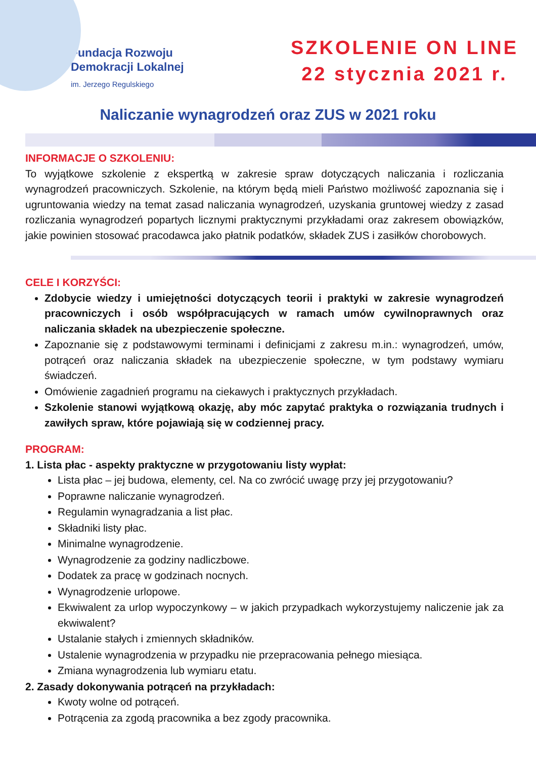Fundacja Rozwoju
Demokracji Lokalnej
im. Jerzego Regulskiego
SZKOLENIE ON LINE
22 stycznia 2021 r.
Naliczanie wynagrodzeń oraz ZUS w 2021 roku
INFORMACJE O SZKOLENIU:
To wyjątkowe szkolenie z ekspertką w zakresie spraw dotyczących naliczania i rozliczania wynagrodzeń pracowniczych. Szkolenie, na którym będą mieli Państwo możliwość zapoznania się i ugruntowania wiedzy na temat zasad naliczania wynagrodzeń, uzyskania gruntowej wiedzy z zasad rozliczania wynagrodzeń popartych licznymi praktycznymi przykładami oraz zakresem obowiązków, jakie powinien stosować pracodawca jako płatnik podatków, składek ZUS i zasiłków chorobowych.
CELE I KORZYŚCI:
Zdobycie wiedzy i umiejętności dotyczących teorii i praktyki w zakresie wynagrodzeń pracowniczych i osób współpracujących w ramach umów cywilnoprawnych oraz naliczania składek na ubezpieczenie społeczne.
Zapoznanie się z podstawowymi terminami i definicjami z zakresu m.in.: wynagrodzeń, umów, potrąceń oraz naliczania składek na ubezpieczenie społeczne, w tym podstawy wymiaru świadczeń.
Omówienie zagadnień programu na ciekawych i praktycznych przykładach.
Szkolenie stanowi wyjątkową okazję, aby móc zapytać praktyka o rozwiązania trudnych i zawiłych spraw, które pojawiają się w codziennej pracy.
PROGRAM:
1. Lista płac - aspekty praktyczne w przygotowaniu listy wypłat:
Lista płac – jej budowa, elementy, cel. Na co zwrócić uwagę przy jej przygotowaniu?
Poprawne naliczanie wynagrodzeń.
Regulamin wynagradzania a list płac.
Składniki listy płac.
Minimalne wynagrodzenie.
Wynagrodzenie za godziny nadliczbowe.
Dodatek za pracę w godzinach nocnych.
Wynagrodzenie urlopowe.
Ekwiwalent za urlop wypoczynkowy – w jakich przypadkach wykorzystujemy naliczenie jak za ekwiwalent?
Ustalanie stałych i zmiennych składników.
Ustalenie wynagrodzenia w przypadku nie przepracowania pełnego miesiąca.
Zmiana wynagrodzenia lub wymiaru etatu.
2. Zasady dokonywania potrąceń na przykładach:
Kwoty wolne od potrąceń.
Potrącenia za zgodą pracownika a bez zgody pracownika.